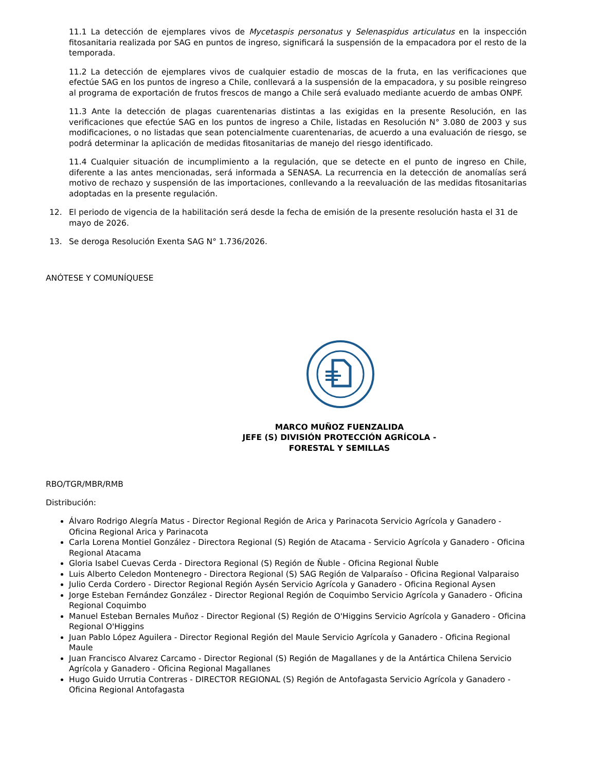11.1 La detección de ejemplares vivos de Mycetaspis personatus y Selenaspidus articulatus en la inspección fitosanitaria realizada por SAG en puntos de ingreso, significará la suspensión de la empacadora por el resto de la temporada.
11.2 La detección de ejemplares vivos de cualquier estadio de moscas de la fruta, en las verificaciones que efectúe SAG en los puntos de ingreso a Chile, conllevará a la suspensión de la empacadora, y su posible reingreso al programa de exportación de frutos frescos de mango a Chile será evaluado mediante acuerdo de ambas ONPF.
11.3 Ante la detección de plagas cuarentenarias distintas a las exigidas en la presente Resolución, en las verificaciones que efectúe SAG en los puntos de ingreso a Chile, listadas en Resolución N° 3.080 de 2003 y sus modificaciones, o no listadas que sean potencialmente cuarentenarias, de acuerdo a una evaluación de riesgo, se podrá determinar la aplicación de medidas fitosanitarias de manejo del riesgo identificado.
11.4 Cualquier situación de incumplimiento a la regulación, que se detecte en el punto de ingreso en Chile, diferente a las antes mencionadas, será informada a SENASA. La recurrencia en la detección de anomalías será motivo de rechazo y suspensión de las importaciones, conllevando a la reevaluación de las medidas fitosanitarias adoptadas en la presente regulación.
12. El periodo de vigencia de la habilitación será desde la fecha de emisión de la presente resolución hasta el 31 de mayo de 2026.
13. Se deroga Resolución Exenta SAG N° 1.736/2026.
ANÓTESE Y COMUNÍQUESE
MARCO MUÑOZ FUENZALIDA
JEFE (S) DIVISIÓN PROTECCIÓN AGRÍCOLA -
FORESTAL Y SEMILLAS
RBO/TGR/MBR/RMB
Distribución:
Álvaro Rodrigo Alegría Matus - Director Regional Región de Arica y Parinacota Servicio Agrícola y Ganadero - Oficina Regional Arica y Parinacota
Carla Lorena Montiel González - Directora Regional (S) Región de Atacama - Servicio Agrícola y Ganadero - Oficina Regional Atacama
Gloria Isabel Cuevas Cerda - Directora Regional (S) Región de Ñuble - Oficina Regional Ñuble
Luis Alberto Celedon Montenegro - Directora Regional (S) SAG Región de Valparaíso - Oficina Regional Valparaiso
Julio Cerda Cordero - Director Regional Región Aysén Servicio Agrícola y Ganadero - Oficina Regional Aysen
Jorge Esteban Fernández González - Director Regional Región de Coquimbo Servicio Agrícola y Ganadero - Oficina Regional Coquimbo
Manuel Esteban Bernales Muñoz - Director Regional (S) Región de O'Higgins Servicio Agrícola y Ganadero - Oficina Regional O'Higgins
Juan Pablo López Aguilera - Director Regional Región del Maule Servicio Agrícola y Ganadero - Oficina Regional Maule
Juan Francisco Alvarez Carcamo - Director Regional (S) Región de Magallanes y de la Antártica Chilena Servicio Agrícola y Ganadero - Oficina Regional Magallanes
Hugo Guido Urrutia Contreras - DIRECTOR REGIONAL (S) Región de Antofagasta Servicio Agrícola y Ganadero - Oficina Regional Antofagasta